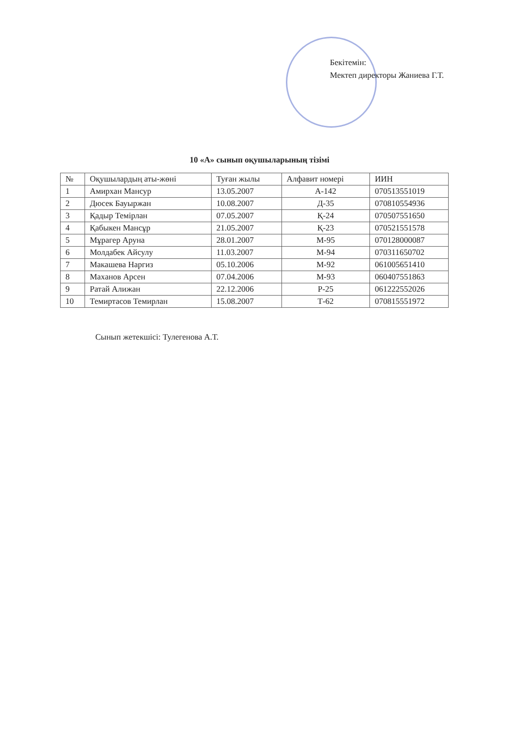Бекітемін:
Мектеп директоры Жаниева Г.Т.
10 «А» сынып оқушыларының тізімі
| № | Оқушылардың аты-жөні | Туған жылы | Алфавит номері | ИИН |
| --- | --- | --- | --- | --- |
| 1 | Амирхан Мансур | 13.05.2007 | А-142 | 070513551019 |
| 2 | Дюсек Бауыржан | 10.08.2007 | Д-35 | 070810554936 |
| 3 | Қадыр Темірлан | 07.05.2007 | Қ-24 | 070507551650 |
| 4 | Қабыкен Мансұр | 21.05.2007 | Қ-23 | 070521551578 |
| 5 | Мұрагер Аруна | 28.01.2007 | М-95 | 070128000087 |
| 6 | Молдабек Айсулу | 11.03.2007 | М-94 | 070311650702 |
| 7 | Макашева Наргиз | 05.10.2006 | М-92 | 061005651410 |
| 8 | Маханов Арсен | 07.04.2006 | М-93 | 060407551863 |
| 9 | Ратай Алижан | 22.12.2006 | Р-25 | 061222552026 |
| 10 | Темиртасов Темирлан | 15.08.2007 | Т-62 | 070815551972 |
Сынып жетекшісі: Тулегенова А.Т.